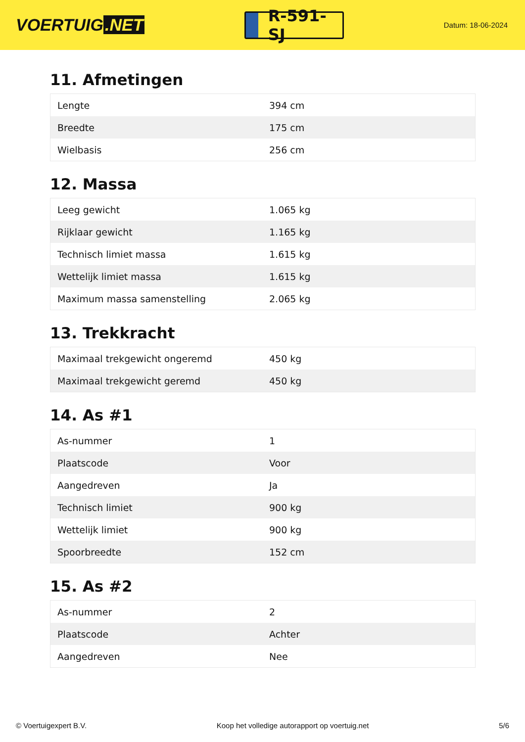VOERTUIG.NET
R-591-SJ
Datum: 18-06-2024
11. Afmetingen
| Lengte | 394 cm |
| Breedte | 175 cm |
| Wielbasis | 256 cm |
12. Massa
| Leeg gewicht | 1.065 kg |
| Rijklaar gewicht | 1.165 kg |
| Technisch limiet massa | 1.615 kg |
| Wettelijk limiet massa | 1.615 kg |
| Maximum massa samenstelling | 2.065 kg |
13. Trekkracht
| Maximaal trekgewicht ongeremd | 450 kg |
| Maximaal trekgewicht geremd | 450 kg |
14. As #1
| As-nummer | 1 |
| Plaatscode | Voor |
| Aangedreven | Ja |
| Technisch limiet | 900 kg |
| Wettelijk limiet | 900 kg |
| Spoorbreedte | 152 cm |
15. As #2
| As-nummer | 2 |
| Plaatscode | Achter |
| Aangedreven | Nee |
© Voertuigexpert B.V. Koop het volledige autorapport op voertuig.net 5/6